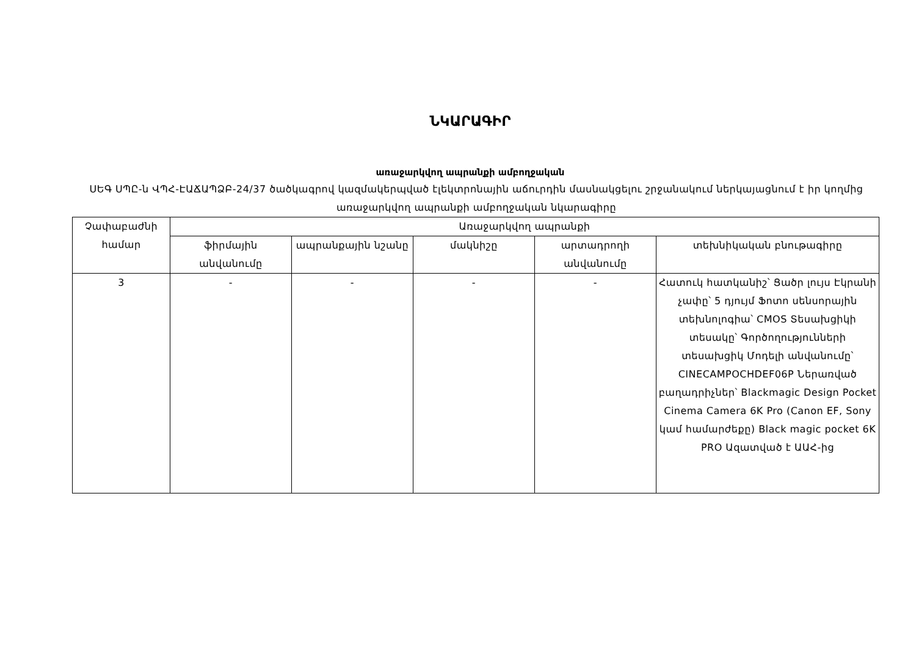ՆԿԱՐԱԳԻՐ
առաջարկվող ապրանքի ամբողջական
ՍԵԳ ՍՊԸ-ն ՎՊՀ-ԷԱՃԱՊՁԲ-24/37 ծածկագրով կազմակերպված էլեկտրոնային աճուրդին մասնակցելու շրջանակում ներկայացնում է իր կողմից առաջարկվող ապրանքի ամբողջական նկարագիրը
| Չափաբաժնի համար | Առաջարկվող ապրանքի | | | | |
| --- | --- | --- | --- | --- | --- |
| | ֆիրմային անվանումը | ապրանքային նշանը | մակնիշը | արտադրողի անվանումը | տեխնիկական բնութագիրը |
| 3 | - | - | - | - | Հատուկ հատկանիշ՝ Ցածր լույս Էկրանի չափը՝ 5 դյույմ Ֆոտո սենսորային տեխնոլոգիա՝ CMOS Տեսախցիկի տեսակը՝ Գործողությունների տեսախցիկ Մոդելի անվանումը՝ CINECAMPOCHDEF06P Ներառված բաղադրիչներ՝ Blackmagic Design Pocket Cinema Camera 6K Pro (Canon EF, Sony կամ համարժեքը) Black magic pocket 6K PRO Ազատված է ԱԱՀ-ից |